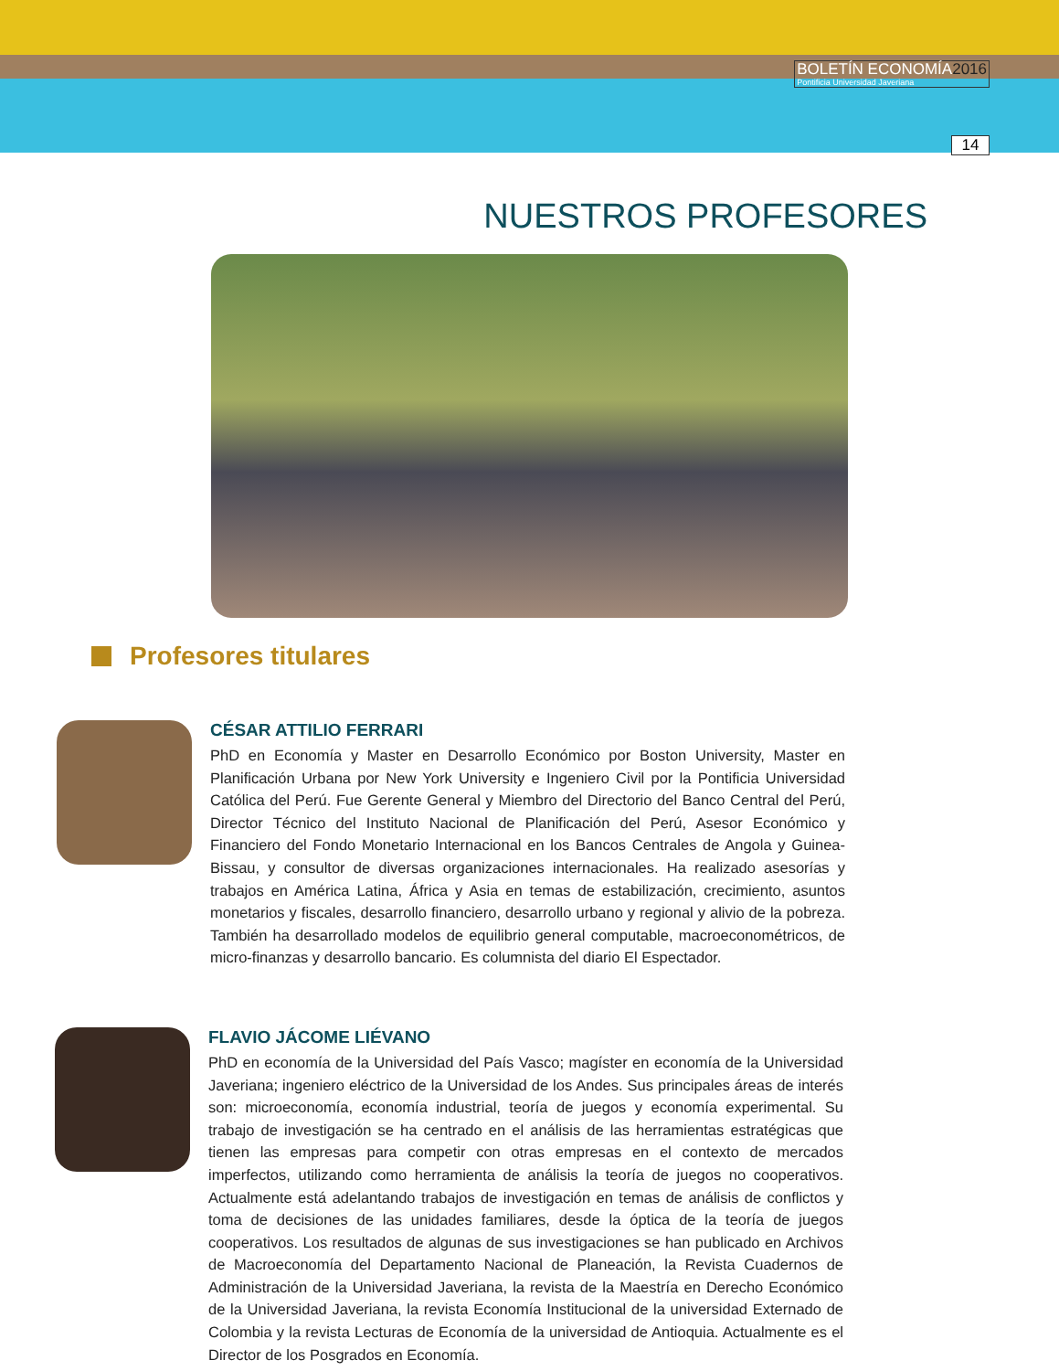BOLETÍN ECONOMÍA2016
Pontificia Universidad Javeriana
14
NUESTROS PROFESORES
Profesores titulares
CÉSAR ATTILIO FERRARI
PhD en Economía y Master en Desarrollo Económico por Boston University, Master en Planificación Urbana por New York University e Ingeniero Civil por la Pontificia Universidad Católica del Perú. Fue Gerente General y Miembro del Directorio del Banco Central del Perú, Director Técnico del Instituto Nacional de Planificación del Perú, Asesor Económico y Financiero del Fondo Monetario Internacional en los Bancos Centrales de Angola y Guinea-Bissau, y consultor de diversas organizaciones internacionales. Ha realizado asesorías y trabajos en América Latina, África y Asia en temas de estabilización, crecimiento, asuntos monetarios y fiscales, desarrollo financiero, desarrollo urbano y regional y alivio de la pobreza. También ha desarrollado modelos de equilibrio general computable, macroeconométricos, de micro-finanzas y desarrollo bancario. Es columnista del diario El Espectador.
FLAVIO JÁCOME LIÉVANO
PhD en economía de la Universidad del País Vasco; magíster en economía de la Universidad Javeriana; ingeniero eléctrico de la Universidad de los Andes. Sus principales áreas de interés son: microeconomía, economía industrial, teoría de juegos y economía experimental. Su trabajo de investigación se ha centrado en el análisis de las herramientas estratégicas que tienen las empresas para competir con otras empresas en el contexto de mercados imperfectos, utilizando como herramienta de análisis la teoría de juegos no cooperativos. Actualmente está adelantando trabajos de investigación en temas de análisis de conflictos y toma de decisiones de las unidades familiares, desde la óptica de la teoría de juegos cooperativos. Los resultados de algunas de sus investigaciones se han publicado en Archivos de Macroeconomía del Departamento Nacional de Planeación, la Revista Cuadernos de Administración de la Universidad Javeriana, la revista de la Maestría en Derecho Económico de la Universidad Javeriana, la revista Economía Institucional de la universidad Externado de Colombia y la revista Lecturas de Economía de la universidad de Antioquia. Actualmente es el Director de los Posgrados en Economía.